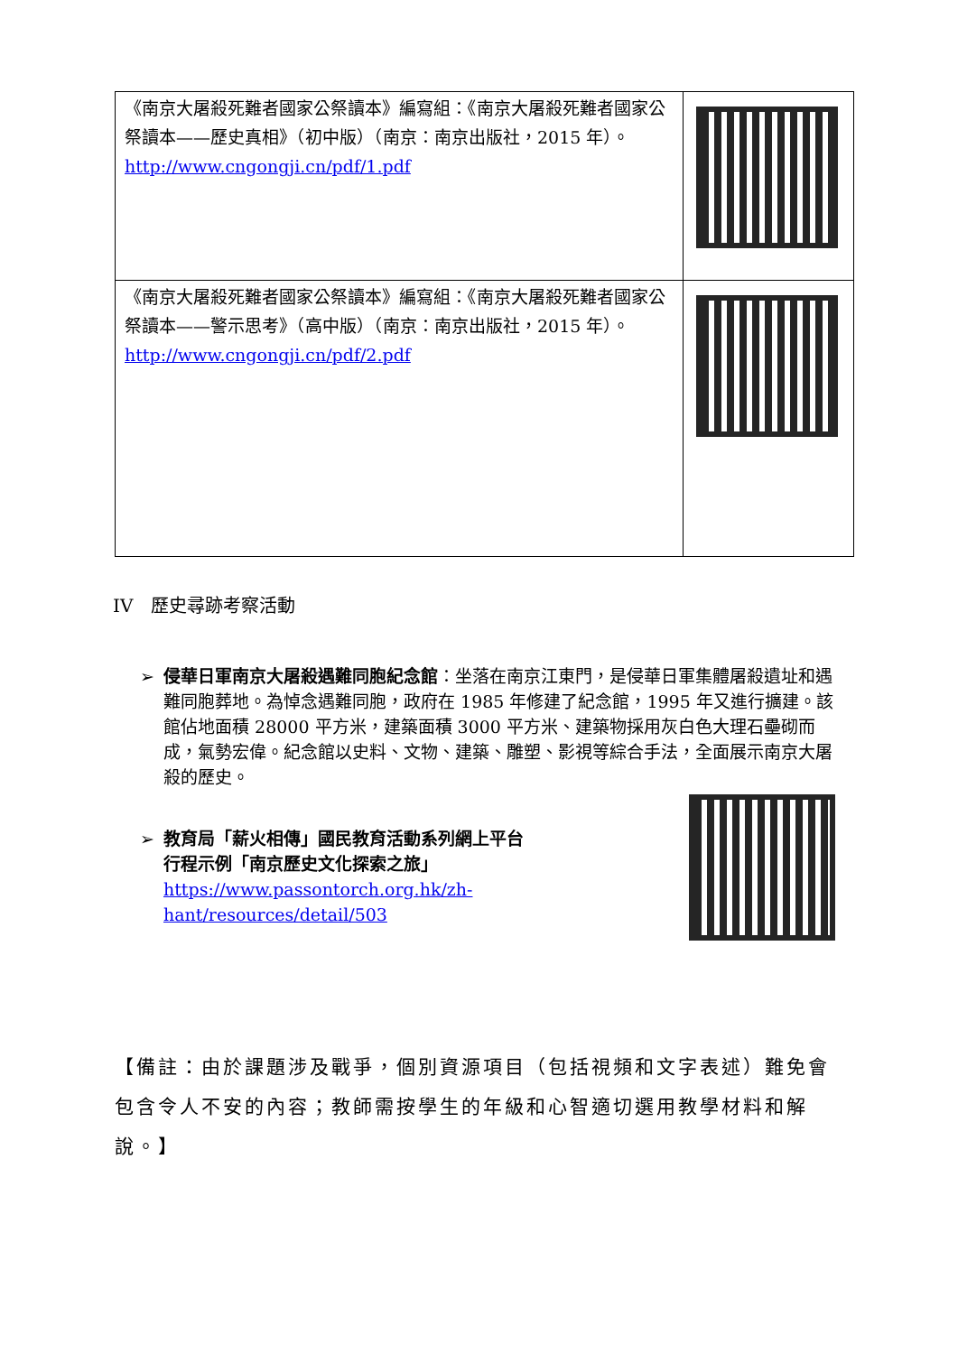| 《南京大屠殺死難者國家公祭讀本》編寫組：《南京大屠殺死難者國家公祭讀本——歷史真相》（初中版）（南京：南京出版社，2015 年）。 http://www.cngongji.cn/pdf/1.pdf | |
| 《南京大屠殺死難者國家公祭讀本》編寫組：《南京大屠殺死難者國家公祭讀本——警示思考》（高中版）（南京：南京出版社，2015 年）。 http://www.cngongji.cn/pdf/2.pdf | |
IV　歷史尋跡考察活動
➢ 侵華日軍南京大屠殺遇難同胞紀念館：坐落在南京江東門，是侵華日軍集體屠殺遺址和遇難同胞葬地。為悼念遇難同胞，政府在 1985 年修建了紀念館，1995 年又進行擴建。該館佔地面積 28000 平方米，建築面積 3000 平方米、建築物採用灰白色大理石壘砌而成，氣勢宏偉。紀念館以史料、文物、建築、雕塑、影視等綜合手法，全面展示南京大屠殺的歷史。
➢ 教育局「薪火相傳」國民教育活動系列網上平台
行程示例「南京歷史文化探索之旅」
https://www.passontorch.org.hk/zh-hant/resources/detail/503
【備註：由於課題涉及戰爭，個別資源項目（包括視頻和文字表述）難免會包含令人不安的內容；教師需按學生的年級和心智適切選用教學材料和解說。】